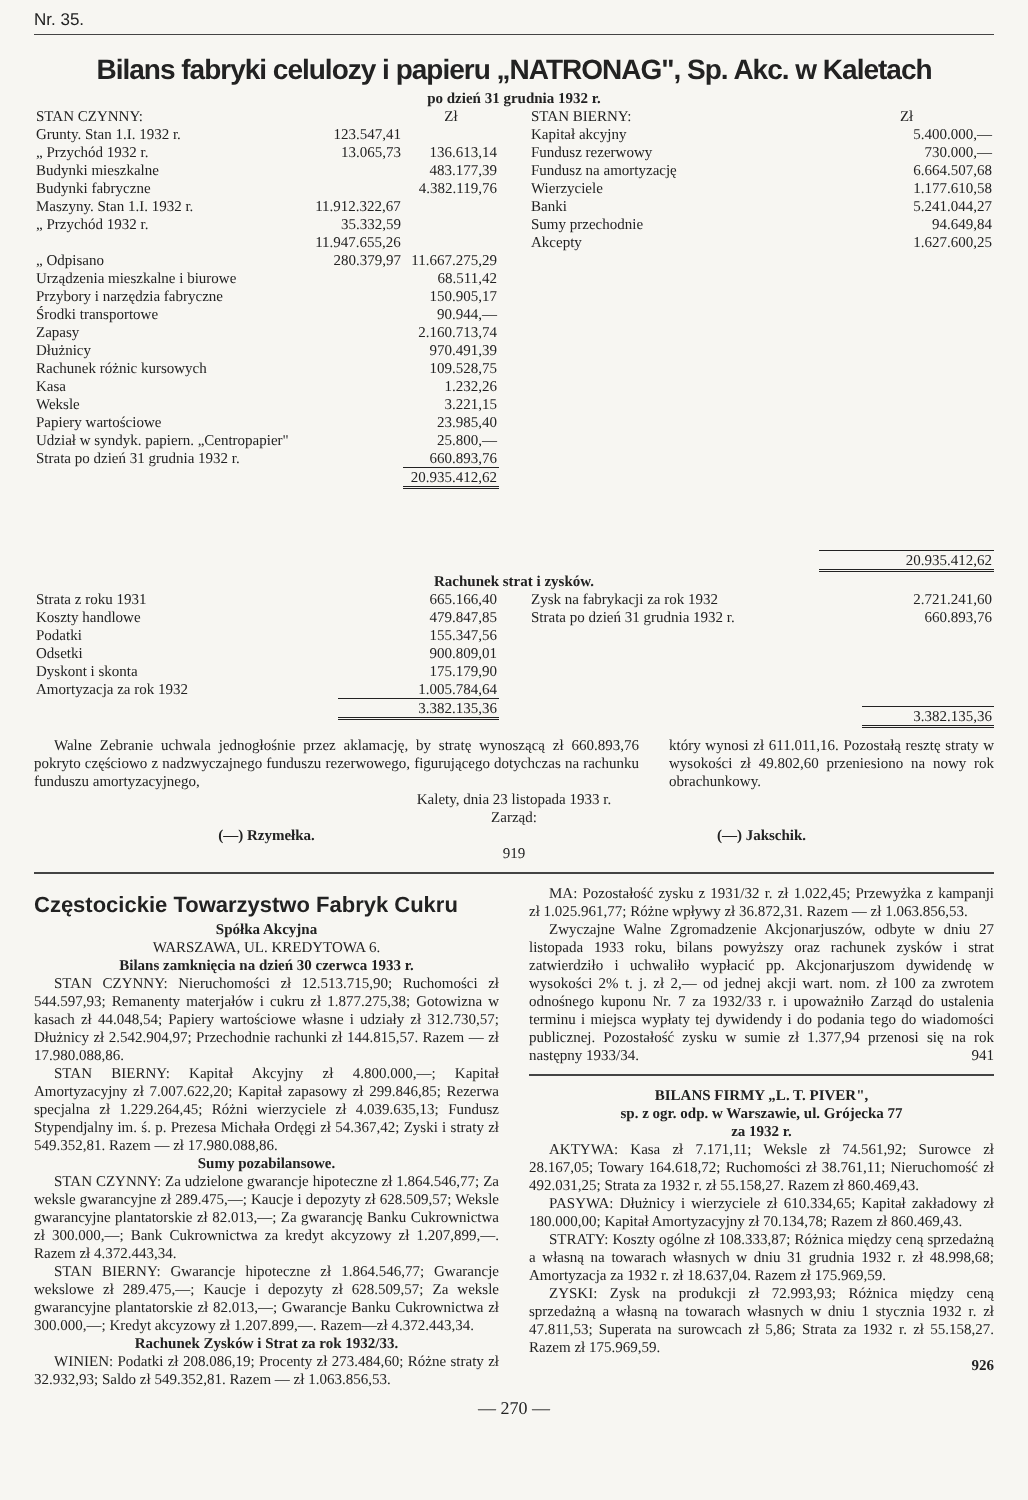Nr. 35.
Bilans fabryki celulozy i papieru „NATRONAG", Sp. Akc. w Kaletach
po dzień 31 grudnia 1932 r.
| STAN CZYNNY: | | Zł |
| --- | --- | --- |
| Grunty. Stan 1.I. 1932 r. | 123.547,41 | |
| „ Przychód 1932 r. | 13.065,73 | 136.613,14 |
| Budynki mieszkalne | | 483.177,39 |
| Budynki fabryczne | | 4.382.119,76 |
| Maszyny. Stan 1.I. 1932 r. | 11.912.322,67 | |
| „ Przychód 1932 r. | 35.332,59 | |
| | 11.947.655,26 | |
| „ Odpisano | 280.379,97 | 11.667.275,29 |
| Urządzenia mieszkalne i biurowe | | 68.511,42 |
| Przybory i narzędzia fabryczne | | 150.905,17 |
| Środki transportowe | | 90.944,— |
| Zapasy | | 2.160.713,74 |
| Dłużnicy | | 970.491,39 |
| Rachunek różnic kursowych | | 109.528,75 |
| Kasa | | 1.232,26 |
| Weksle | | 3.221,15 |
| Papiery wartościowe | | 23.985,40 |
| Udział w syndyk. papiern. „Centropapier" | | 25.800,— |
| Strata po dzień 31 grudnia 1932 r. | | 660.893,76 |
| | | 20.935.412,62 |
| STAN BIERNY: | Zł |
| --- | --- |
| Kapitał akcyjny | 5.400.000,— |
| Fundusz rezerwowy | 730.000,— |
| Fundusz na amortyzację | 6.664.507,68 |
| Wierzyciele | 1.177.610,58 |
| Banki | 5.241.044,27 |
| Sumy przechodnie | 94.649,84 |
| Akcepty | 1.627.600,25 |
| | 20.935.412,62 |
Rachunek strat i zysków.
| Strata z roku 1931 | 665.166,40 |
| Koszty handlowe | 479.847,85 |
| Podatki | 155.347,56 |
| Odsetki | 900.809,01 |
| Dyskont i skonta | 175.179,90 |
| Amortyzacja za rok 1932 | 1.005.784,64 |
| | 3.382.135,36 |
| Zysk na fabrykacji za rok 1932 | 2.721.241,60 |
| Strata po dzień 31 grudnia 1932 r. | 660.893,76 |
| | 3.382.135,36 |
Walne Zebranie uchwala jednogłośnie przez aklamację, by stratę wynoszącą zł 660.893,76 pokryto częściowo z nadzwyczajnego funduszu rezerwowego, figurującego dotychczas na rachunku funduszu amortyzacyjnego,
który wynosi zł 611.011,16. Pozostałą resztę straty w wysokości zł 49.802,60 przeniesiono na nowy rok obrachunkowy.
Kalety, dnia 23 listopada 1933 r.
Zarząd:
(—) Rzymełka. (—) Jakschik.
919
Częstocickie Towarzystwo Fabryk Cukru
Spółka Akcyjna
WARSZAWA, UL. KREDYTOWA 6.
Bilans zamknięcia na dzień 30 czerwca 1933 r.
STAN CZYNNY: Nieruchomości zł 12.513.715,90; Ruchomości zł 544.597,93; Remanenty materjałów i cukru zł 1.877.275,38; Gotowizna w kasach zł 44.048,54; Papiery wartościowe własne i udziały zł 312.730,57; Dłużnicy zł 2.542.904,97; Przechodnie rachunki zł 144.815,57. Razem — zł 17.980.088,86.
STAN BIERNY: Kapitał Akcyjny zł 4.800.000,—; Kapitał Amortyzacyjny zł 7.007.622,20; Kapitał zapasowy zł 299.846,85; Rezerwa specjalna zł 1.229.264,45; Różni wierzyciele zł 4.039.635,13; Fundusz Stypendjalny im. ś. p. Prezesa Michała Ordęgi zł 54.367,42; Zyski i straty zł 549.352,81. Razem — zł 17.980.088,86.
Sumy pozabilansowe.
STAN CZYNNY: Za udzielone gwarancje hipoteczne zł 1.864.546,77; Za weksle gwarancyjne zł 289.475,—; Kaucje i depozyty zł 628.509,57; Weksle gwarancyjne plantatorskie zł 82.013,—; Za gwarancję Banku Cukrownictwa zł 300.000,—; Bank Cukrownictwa za kredyt akcyzowy zł 1.207,899,—. Razem zł 4.372.443,34.
STAN BIERNY: Gwarancje hipoteczne zł 1.864.546,77; Gwarancje wekslowe zł 289.475,—; Kaucje i depozyty zł 628.509,57; Za weksle gwarancyjne plantatorskie zł 82.013,—; Gwarancje Banku Cukrownictwa zł 300.000,—; Kredyt akcyzowy zł 1.207.899,—. Razem—zł 4.372.443,34.
Rachunek Zysków i Strat za rok 1932/33.
WINIEN: Podatki zł 208.086,19; Procenty zł 273.484,60; Różne straty zł 32.932,93; Saldo zł 549.352,81. Razem — zł 1.063.856,53.
MA: Pozostałość zysku z 1931/32 r. zł 1.022,45; Przewyżka z kampanji zł 1.025.961,77; Różne wpływy zł 36.872,31. Razem — zł 1.063.856,53.
Zwyczajne Walne Zgromadzenie Akcjonarjuszów, odbyte w dniu 27 listopada 1933 roku, bilans powyższy oraz rachunek zysków i strat zatwierdziło i uchwaliło wypłacić pp. Akcjonarjuszom dywidendę w wysokości 2% t. j. zł 2,— od jednej akcji wart. nom. zł 100 za zwrotem odnośnego kuponu Nr. 7 za 1932/33 r. i upoważniło Zarząd do ustalenia terminu i miejsca wypłaty tej dywidendy i do podania tego do wiadomości publicznej. Pozostałość zysku w sumie zł 1.377,94 przenosi się na rok następny 1933/34. 941
BILANS FIRMY „L. T. PIVER",
sp. z ogr. odp. w Warszawie, ul. Grójecka 77
za 1932 r.
AKTYWA: Kasa zł 7.171,11; Weksle zł 74.561,92; Surowce zł 28.167,05; Towary 164.618,72; Ruchomości zł 38.761,11; Nieruchomość zł 492.031,25; Strata za 1932 r. zł 55.158,27. Razem zł 860.469,43.
PASYWA: Dłużnicy i wierzyciele zł 610.334,65; Kapitał zakładowy zł 180.000,00; Kapitał Amortyzacyjny zł 70.134,78; Razem zł 860.469,43.
STRATY: Koszty ogólne zł 108.333,87; Różnica między ceną sprzedażną a własną na towarach własnych w dniu 31 grudnia 1932 r. zł 48.998,68; Amortyzacja za 1932 r. zł 18.637,04. Razem zł 175.969,59.
ZYSKI: Zysk na produkcji zł 72.993,93; Różnica między ceną sprzedażną a własną na towarach własnych w dniu 1 stycznia 1932 r. zł 47.811,53; Superata na surowcach zł 5,86; Strata za 1932 r. zł 55.158,27. Razem zł 175.969,59.
926
— 270 —